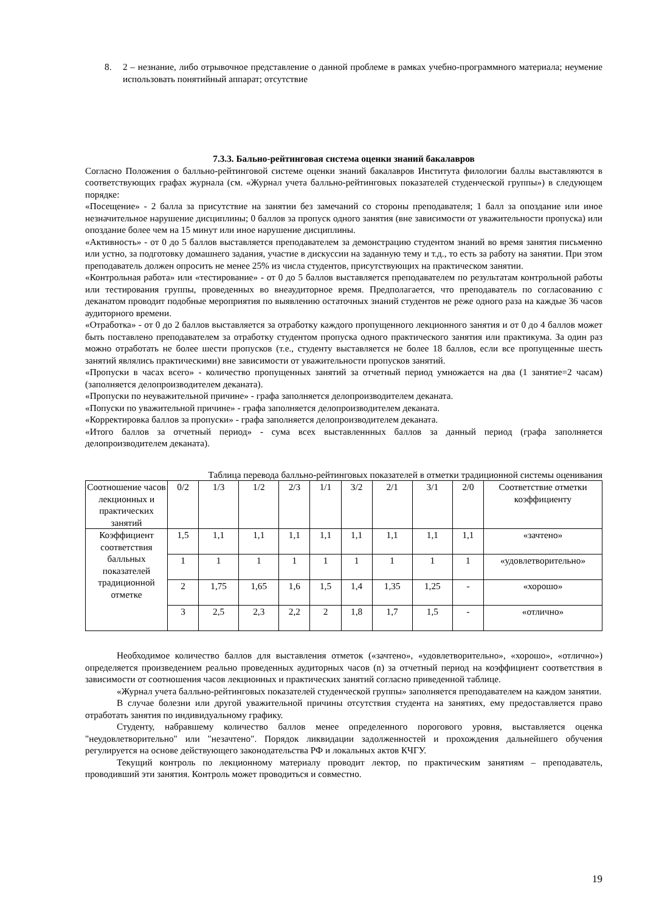8. 2 – незнание, либо отрывочное представление о данной проблеме в рамках учебно-программного материала; неумение использовать понятийный аппарат; отсутствие
7.3.3. Бально-рейтинговая система оценки знаний бакалавров
Согласно Положения о балльно-рейтинговой системе оценки знаний бакалавров Института филологии баллы выставляются в соответствующих графах журнала (см. «Журнал учета балльно-рейтинговых показателей студенческой группы») в следующем порядке:
«Посещение» - 2 балла за присутствие на занятии без замечаний со стороны преподавателя; 1 балл за опоздание или иное незначительное нарушение дисциплины; 0 баллов за пропуск одного занятия (вне зависимости от уважительности пропуска) или опоздание более чем на 15 минут или иное нарушение дисциплины.
«Активность» - от 0 до 5 баллов выставляется преподавателем за демонстрацию студентом знаний во время занятия письменно или устно, за подготовку домашнего задания, участие в дискуссии на заданную тему и т.д., то есть за работу на занятии. При этом преподаватель должен опросить не менее 25% из числа студентов, присутствующих на практическом занятии.
«Контрольная работа» или «тестирование» - от 0 до 5 баллов выставляется преподавателем по результатам контрольной работы или тестирования группы, проведенных во внеаудиторное время. Предполагается, что преподаватель по согласованию с деканатом проводит подобные мероприятия по выявлению остаточных знаний студентов не реже одного раза на каждые 36 часов аудиторного времени.
«Отработка» - от 0 до 2 баллов выставляется за отработку каждого пропущенного лекционного занятия и от 0 до 4 баллов может быть поставлено преподавателем за отработку студентом пропуска одного практического занятия или практикума. За один раз можно отработать не более шести пропусков (т.е., студенту выставляется не более 18 баллов, если все пропущенные шесть занятий являлись практическими) вне зависимости от уважительности пропусков занятий.
«Пропуски в часах всего» - количество пропущенных занятий за отчетный период умножается на два (1 занятие=2 часам) (заполняется делопроизводителем деканата).
«Пропуски по неуважительной причине» - графа заполняется делопроизводителем деканата.
«Попуски по уважительной причине» - графа заполняется делопроизводителем деканата.
«Корректировка баллов за пропуски» - графа заполняется делопроизводителем деканата.
«Итого баллов за отчетный период» - сума всех выставленнных баллов за данный период (графа заполняется делопроизводителем деканата).
Таблица перевода балльно-рейтинговых показателей в отметки традиционной системы оценивания
| Соотношение часов лекционных и практических занятий | 0/2 | 1/3 | 1/2 | 2/3 | 1/1 | 3/2 | 2/1 | 3/1 | 2/0 | Соответствие отметки коэффициенту |
| Коэффициент соответствия балльных показателей традиционной отметке | 1,5 | 1,1 | 1,1 | 1,1 | 1,1 | 1,1 | 1,1 | 1,1 | 1,1 | «зачтено» |
| | 1 | 1 | 1 | 1 | 1 | 1 | 1 | 1 | 1 | «удовлетворительно» |
| | 2 | 1,75 | 1,65 | 1,6 | 1,5 | 1,4 | 1,35 | 1,25 | - | «хорошо» |
| | 3 | 2,5 | 2,3 | 2,2 | 2 | 1,8 | 1,7 | 1,5 | - | «отлично» |
Необходимое количество баллов для выставления отметок («зачтено», «удовлетворительно», «хорошо», «отлично») определяется произведением реально проведенных аудиторных часов (n) за отчетный период на коэффициент соответствия в зависимости от соотношения часов лекционных и практических занятий согласно приведенной таблице.
«Журнал учета балльно-рейтинговых показателей студенческой группы» заполняется преподавателем на каждом занятии.
В случае болезни или другой уважительной причины отсутствия студента на занятиях, ему предоставляется право отработать занятия по индивидуальному графику.
Студенту, набравшему количество баллов менее определенного порогового уровня, выставляется оценка "неудовлетворительно" или "незачтено". Порядок ликвидации задолженностей и прохождения дальнейшего обучения регулируется на основе действующего законодательства РФ и локальных актов КЧГУ.
Текущий контроль по лекционному материалу проводит лектор, по практическим занятиям – преподаватель, проводивший эти занятия. Контроль может проводиться и совместно.
19